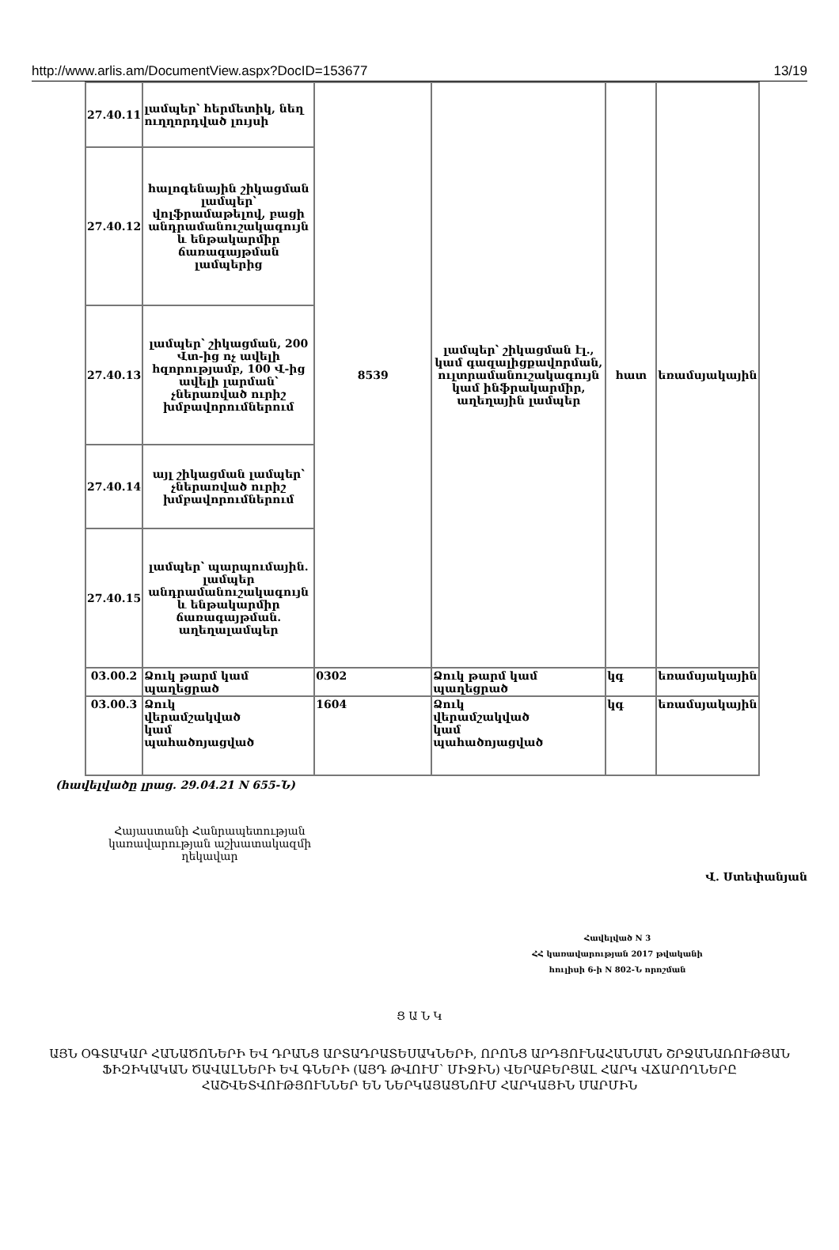http://www.arlis.am/DocumentView.aspx?DocID=153677 13/19
| 27.40.11 | լամպեր՝ հերմետիկ, նեղ ուղղորդված լույսի | 8539 | լամպեր՝ շիկացման էլ., կամ գազալիցքավորման, ուլտրամանուշակագույն կամ ինֆրակարմիր, աղեղային լամպեր | հատ | եռամսյակային |
| 27.40.12 | հալոգենային շիկացման լամպեր՝ վոլֆրամաթելով, բացի անդրամանուշակագույն և ենթակարմիր ճառագայթման լամպերից | | | | |
| 27.40.13 | լամպեր՝ շիկացման, 200 Վտ-ից ոչ ավելի հզորությամբ, 100 Վ-ից ավելի լարման՝ չներառված ուրիշ խմբավորումներում | | | | |
| 27.40.14 | այլ շիկացման լամպեր՝ չներառված ուրիշ խմբավորումներում | | | | |
| 27.40.15 | լամպեր՝ պարպումային. լամպեր անդրամանուշակագույն և ենթակարմիր ճառագայթման. աղեղալամպեր | | | | |
| 03.00.2 | Ձուկ թարմ կամ պաղեցրած | 0302 | Ձուկ թարմ կամ պաղեցրած | կգ | եռամսյակային |
| 03.00.3 | Ձուկ վերամշակված կամ պահածոյացված | 1604 | Ձուկ վերամշակված կամ պահածոյացված | կգ | եռամսյակային |
(հավելվածը լրաց. 29.04.21 N 655-Ն)
Հայաստանի Հանրապետության կառավարության աշխատակազմի ղեկավար
Վ. Ստեփանյան
Հավելված N 3
ՀՀ կառավարության 2017 թվականի
հուլիսի 6-ի N 802-Ն որոշման
Ց Ա Ն Կ
ԱՅՆ ՕԳՏԱԿԱՐ ՀԱՆԱԾՈՆԵՐԻ ԵՎ ԴՐԱՆՑ ԱՐՏԱԴՐԱՏԵՍԱԿՆԵՐԻ, ՈՐՈՆՑ ԱՐԴՅՈՒՆԱՀԱՆՄԱՆ ՇՐՋԱՆԱՌՈՒԹՅԱՆ ՖԻԶԻԿԱԿԱՆ ԾԱՎԱԼՆԵՐԻ ԵՎ ԳՆԵՐԻ (ԱՅԴ ԹՎՈՒՄ՝ ՄԻՋԻՆ) ՎԵՐԱԲԵՐՅԱԼ ՀԱՐԿ ՎՃԱՐՈՂՆԵՐԸ ՀԱՇՎԵՏՎՈՒԹՅՈՒՆՆԵՐ ԵՆ ՆԵՐԿԱՅԱՑՆՈՒՄ ՀԱՐԿԱՅԻՆ ՄԱՐՄԻՆ